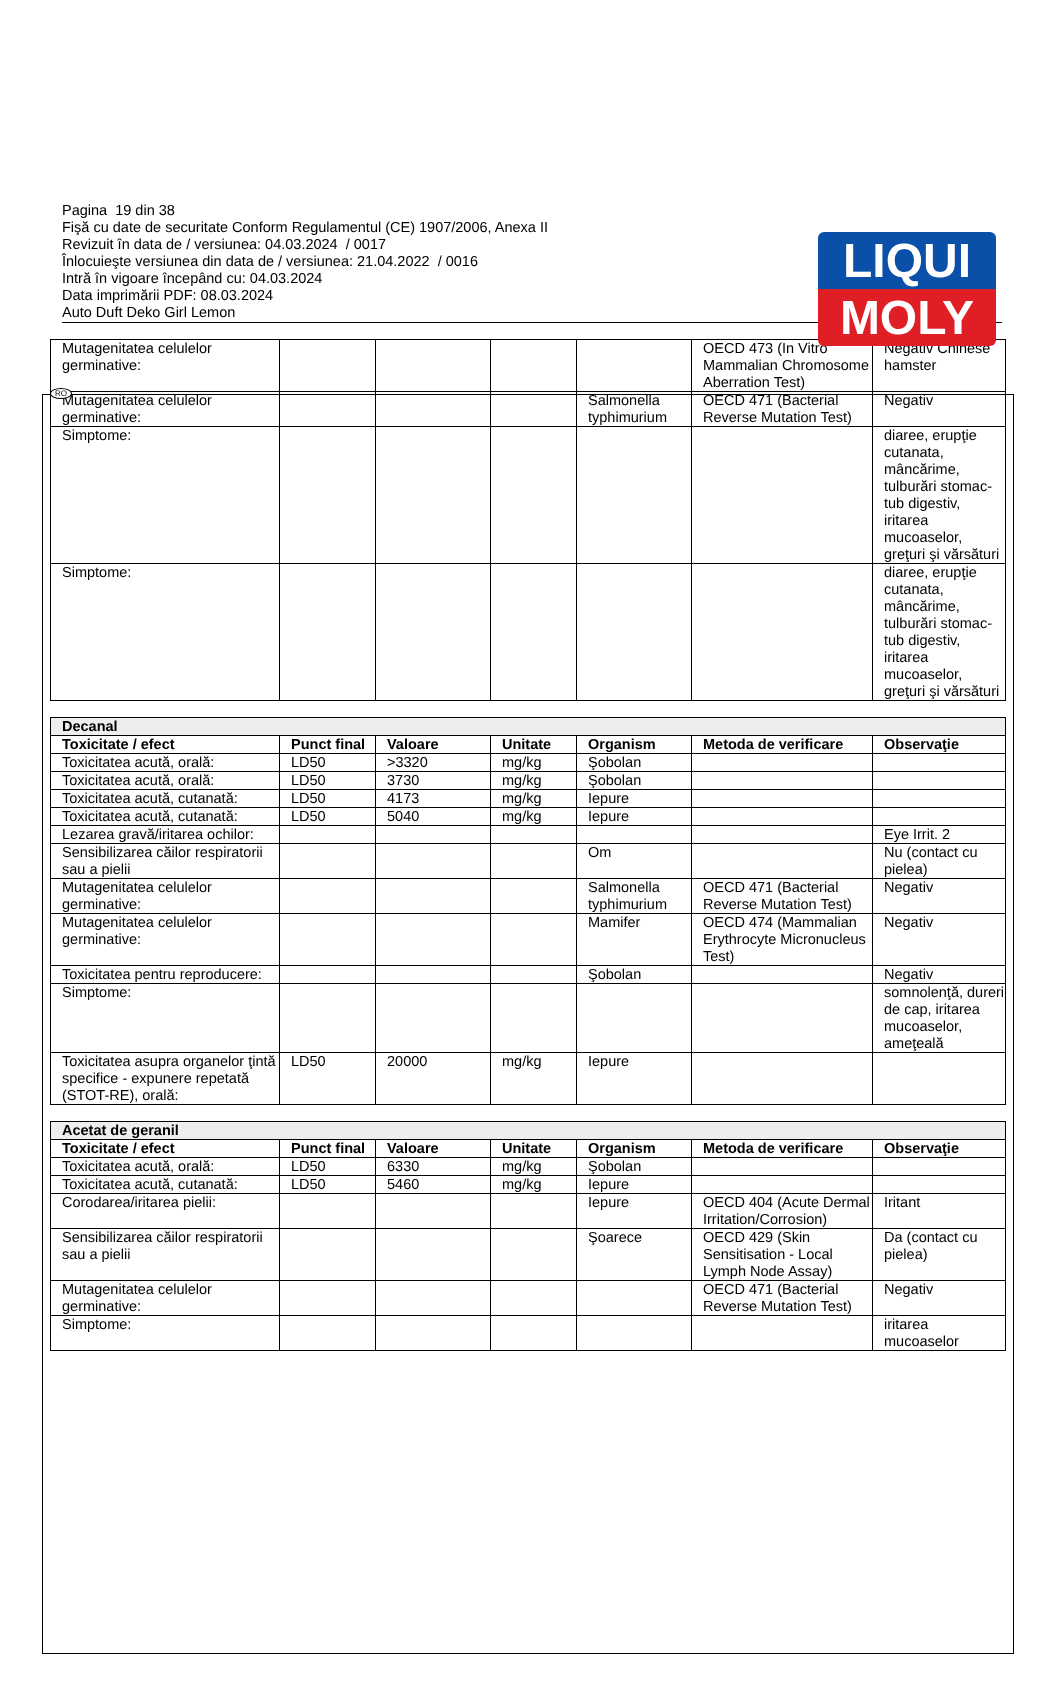LIQUI
MOLY
RO
Pagina 19 din 38
Fişă cu date de securitate Conform Regulamentul (CE) 1907/2006, Anexa II
Revizuit în data de / versiunea: 04.03.2024 / 0017
Înlocuieşte versiunea din data de / versiunea: 21.04.2022 / 0016
Intră în vigoare începând cu: 04.03.2024
Data imprimării PDF: 08.03.2024
Auto Duft Deko Girl Lemon
| Mutagenitatea celulelor germinative: | | | | | OECD 473 (In Vitro Mammalian Chromosome Aberration Test) | Negativ Chinese hamster |
| Mutagenitatea celulelor germinative: | | | | Salmonella typhimurium | OECD 471 (Bacterial Reverse Mutation Test) | Negativ |
| Simptome: | | | | | | diaree, erupţie cutanata, mâncărime, tulburări stomac-tub digestiv, iritarea mucoaselor, greţuri şi vărsături |
| Simptome: | | | | | | diaree, erupţie cutanata, mâncărime, tulburări stomac-tub digestiv, iritarea mucoaselor, greţuri şi vărsături |
| Decanal | | | | | | |
| Toxicitate / efect | Punct final | Valoare | Unitate | Organism | Metoda de verificare | Observaţie |
| Toxicitatea acută, orală: | LD50 | >3320 | mg/kg | Şobolan | | |
| Toxicitatea acută, orală: | LD50 | 3730 | mg/kg | Şobolan | | |
| Toxicitatea acută, cutanată: | LD50 | 4173 | mg/kg | Iepure | | |
| Toxicitatea acută, cutanată: | LD50 | 5040 | mg/kg | Iepure | | |
| Lezarea gravă/iritarea ochilor: | | | | | | Eye Irrit. 2 |
| Sensibilizarea căilor respiratorii sau a pielii | | | | Om | | Nu (contact cu pielea) |
| Mutagenitatea celulelor germinative: | | | | Salmonella typhimurium | OECD 471 (Bacterial Reverse Mutation Test) | Negativ |
| Mutagenitatea celulelor germinative: | | | | Mamifer | OECD 474 (Mammalian Erythrocyte Micronucleus Test) | Negativ |
| Toxicitatea pentru reproducere: | | | | Şobolan | | Negativ |
| Simptome: | | | | | | somnolenţă, dureri de cap, iritarea mucoaselor, ameţeală |
| Toxicitatea asupra organelor ţintă specifice - expunere repetată (STOT-RE), orală: | LD50 | 20000 | mg/kg | Iepure | | |
| Acetat de geranil | | | | | | |
| Toxicitate / efect | Punct final | Valoare | Unitate | Organism | Metoda de verificare | Observaţie |
| Toxicitatea acută, orală: | LD50 | 6330 | mg/kg | Şobolan | | |
| Toxicitatea acută, cutanată: | LD50 | 5460 | mg/kg | Iepure | | |
| Corodarea/iritarea pielii: | | | | Iepure | OECD 404 (Acute Dermal Irritation/Corrosion) | Iritant |
| Sensibilizarea căilor respiratorii sau a pielii | | | | Şoarece | OECD 429 (Skin Sensitisation - Local Lymph Node Assay) | Da (contact cu pielea) |
| Mutagenitatea celulelor germinative: | | | | | OECD 471 (Bacterial Reverse Mutation Test) | Negativ |
| Simptome: | | | | | | iritarea mucoaselor |